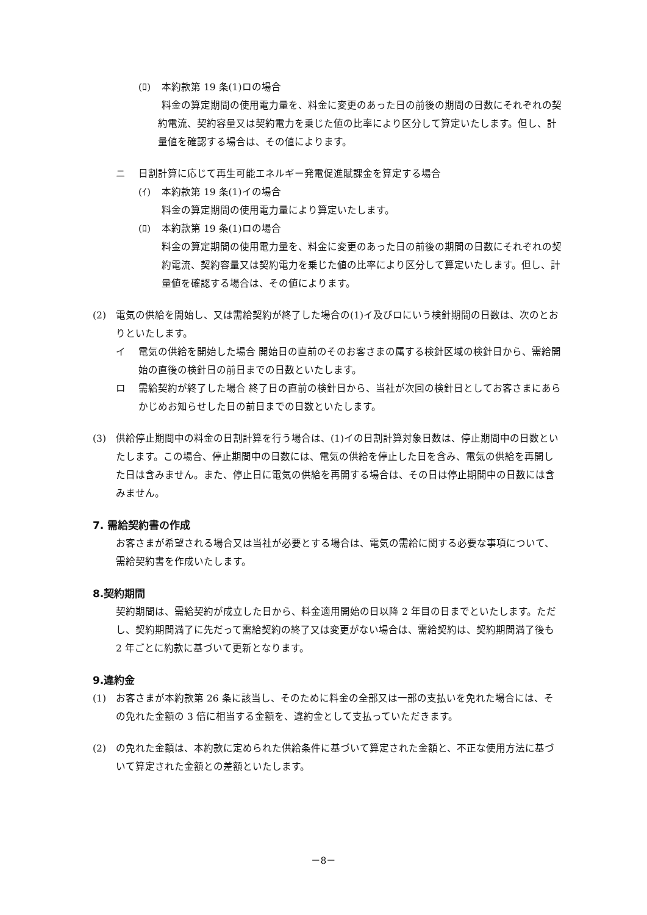(ﾛ) 本約款第 19 条(1)ロの場合
料金の算定期間の使用電力量を、料金に変更のあった日の前後の期間の日数にそれぞれの契約電流、契約容量又は契約電力を乗じた値の比率により区分して算定いたします。但し、計量値を確認する場合は、その値によります。
ニ 日割計算に応じて再生可能エネルギー発電促進賦課金を算定する場合
(ｲ) 本約款第 19 条(1)イの場合
料金の算定期間の使用電力量により算定いたします。
(ﾛ) 本約款第 19 条(1)ロの場合
料金の算定期間の使用電力量を、料金に変更のあった日の前後の期間の日数にそれぞれの契約電流、契約容量又は契約電力を乗じた値の比率により区分して算定いたします。但し、計量値を確認する場合は、その値によります。
(2) 電気の供給を開始し、又は需給契約が終了した場合の(1)イ及びロにいう検針期間の日数は、次のとおりといたします。
イ 電気の供給を開始した場合 開始日の直前のそのお客さまの属する検針区域の検針日から、需給開始の直後の検針日の前日までの日数といたします。
ロ 需給契約が終了した場合 終了日の直前の検針日から、当社が次回の検針日としてお客さまにあらかじめお知らせした日の前日までの日数といたします。
(3) 供給停止期間中の料金の日割計算を行う場合は、(1)イの日割計算対象日数は、停止期間中の日数といたします。この場合、停止期間中の日数には、電気の供給を停止した日を含み、電気の供給を再開した日は含みません。また、停止日に電気の供給を再開する場合は、その日は停止期間中の日数には含みません。
7. 需給契約書の作成
お客さまが希望される場合又は当社が必要とする場合は、電気の需給に関する必要な事項について、需給契約書を作成いたします。
8.契約期間
契約期間は、需給契約が成立した日から、料金適用開始の日以降 2 年目の日までといたします。ただし、契約期間満了に先だって需給契約の終了又は変更がない場合は、需給契約は、契約期間満了後も 2 年ごとに約款に基づいて更新となります。
9.違約金
(1) お客さまが本約款第 26 条に該当し、そのために料金の全部又は一部の支払いを免れた場合には、その免れた金額の 3 倍に相当する金額を、違約金として支払っていただきます。
(2) の免れた金額は、本約款に定められた供給条件に基づいて算定された金額と、不正な使用方法に基づいて算定された金額との差額といたします。
－8－